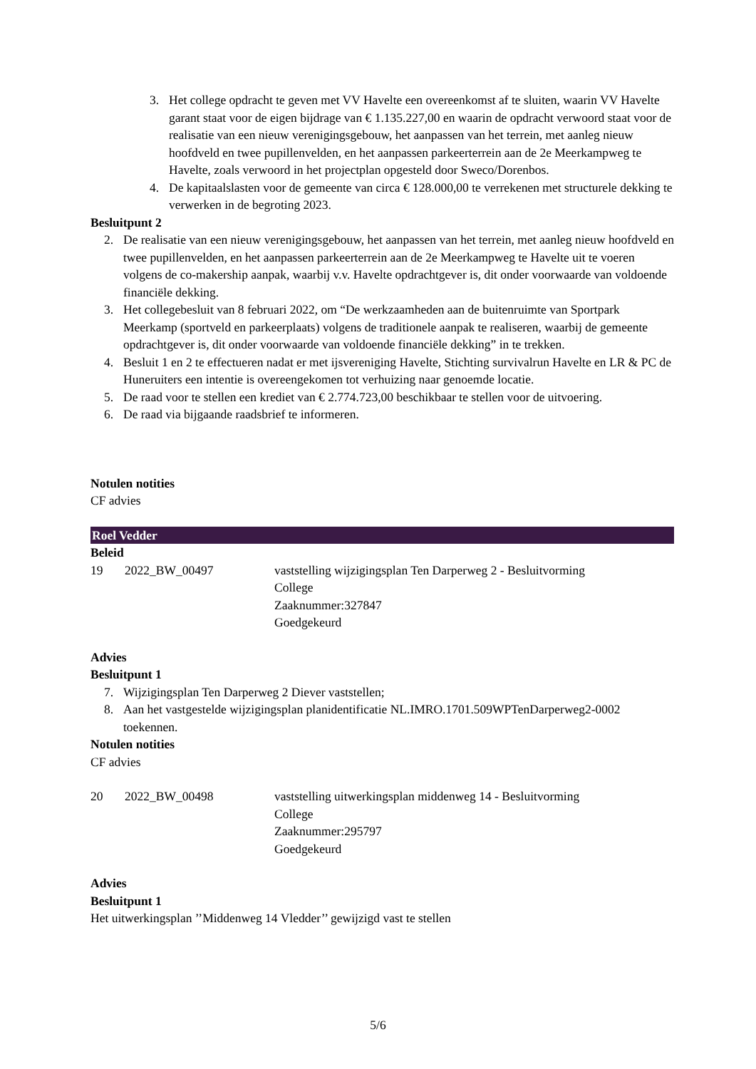3. Het college opdracht te geven met VV Havelte een overeenkomst af te sluiten, waarin VV Havelte garant staat voor de eigen bijdrage van € 1.135.227,00 en waarin de opdracht verwoord staat voor de realisatie van een nieuw verenigingsgebouw, het aanpassen van het terrein, met aanleg nieuw hoofdveld en twee pupillenvelden, en het aanpassen parkeerterrein aan de 2e Meerkampweg te Havelte, zoals verwoord in het projectplan opgesteld door Sweco/Dorenbos.
4. De kapitaalslasten voor de gemeente van circa € 128.000,00 te verrekenen met structurele dekking te verwerken in de begroting 2023.
Besluitpunt 2
2. De realisatie van een nieuw verenigingsgebouw, het aanpassen van het terrein, met aanleg nieuw hoofdveld en twee pupillenvelden, en het aanpassen parkeerterrein aan de 2e Meerkampweg te Havelte uit te voeren volgens de co-makership aanpak, waarbij v.v. Havelte opdrachtgever is, dit onder voorwaarde van voldoende financiële dekking.
3. Het collegebesluit van 8 februari 2022, om “De werkzaamheden aan de buitenruimte van Sportpark Meerkamp (sportveld en parkeerplaats) volgens de traditionele aanpak te realiseren, waarbij de gemeente opdrachtgever is, dit onder voorwaarde van voldoende financiële dekking” in te trekken.
4. Besluit 1 en 2 te effectueren nadat er met ijsvereniging Havelte, Stichting survivalrun Havelte en LR & PC de Huneruiters een intentie is overeengekomen tot verhuizing naar genoemde locatie.
5. De raad voor te stellen een krediet van € 2.774.723,00 beschikbaar te stellen voor de uitvoering.
6. De raad via bijgaande raadsbrief te informeren.
Notulen notities
CF advies
Roel Vedder
Beleid
19 2022_BW_00497 vaststelling wijzigingsplan Ten Darperweg 2 - Besluitvorming
College
Zaaknummer:327847
Goedgekeurd
Advies
Besluitpunt 1
7. Wijzigingsplan Ten Darperweg 2 Diever vaststellen;
8. Aan het vastgestelde wijzigingsplan planidentificatie NL.IMRO.1701.509WPTenDarperweg2-0002 toekennen.
Notulen notities
CF advies
20 2022_BW_00498 vaststelling uitwerkingsplan middenweg 14 - Besluitvorming
College
Zaaknummer:295797
Goedgekeurd
Advies
Besluitpunt 1
Het uitwerkingsplan ’’Middenweg 14 Vledder’’ gewijzigd vast te stellen
5/6